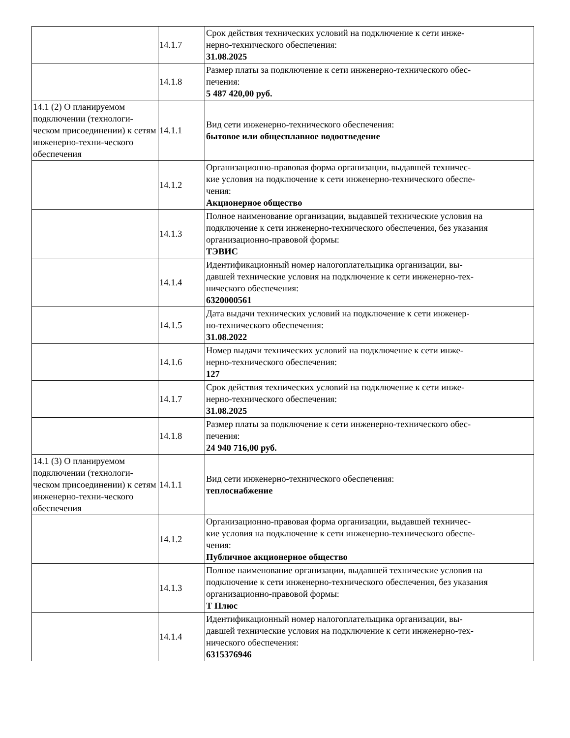| | 14.1.7 | Срок действия технических условий на подключение к сети инже- нерно-технического обеспечения: 31.08.2025 |
| | 14.1.8 | Размер платы за подключение к сети инженерно-технического обес- печения: 5 487 420,00 руб. |
| 14.1 (2) О планируемом подключении (технологи-ческом присоединении) к сетям инженерно-техни-ческого обеспечения | 14.1.1 | Вид сети инженерно-технического обеспечения: бытовое или общесплавное водоотведение |
| | 14.1.2 | Организационно-правовая форма организации, выдавшей техничес- кие условия на подключение к сети инженерно-технического обеспе- чения: Акционерное общество |
| | 14.1.3 | Полное наименование организации, выдавшей технические условия на подключение к сети инженерно-технического обеспечения, без указания организационно-правовой формы: ТЭВИС |
| | 14.1.4 | Идентификационный номер налогоплательщика организации, вы- давшей технические условия на подключение к сети инженерно-тех- нического обеспечения: 6320000561 |
| | 14.1.5 | Дата выдачи технических условий на подключение к сети инженер- но-технического обеспечения: 31.08.2022 |
| | 14.1.6 | Номер выдачи технических условий на подключение к сети инже- нерно-технического обеспечения: 127 |
| | 14.1.7 | Срок действия технических условий на подключение к сети инже- нерно-технического обеспечения: 31.08.2025 |
| | 14.1.8 | Размер платы за подключение к сети инженерно-технического обес- печения: 24 940 716,00 руб. |
| 14.1 (3) О планируемом подключении (технологи-ческом присоединении) к сетям инженерно-техни-ческого обеспечения | 14.1.1 | Вид сети инженерно-технического обеспечения: теплоснабжение |
| | 14.1.2 | Организационно-правовая форма организации, выдавшей техничес- кие условия на подключение к сети инженерно-технического обеспе- чения: Публичное акционерное общество |
| | 14.1.3 | Полное наименование организации, выдавшей технические условия на подключение к сети инженерно-технического обеспечения, без указания организационно-правовой формы: Т Плюс |
| | 14.1.4 | Идентификационный номер налогоплательщика организации, вы- давшей технические условия на подключение к сети инженерно-тех- нического обеспечения: 6315376946 |